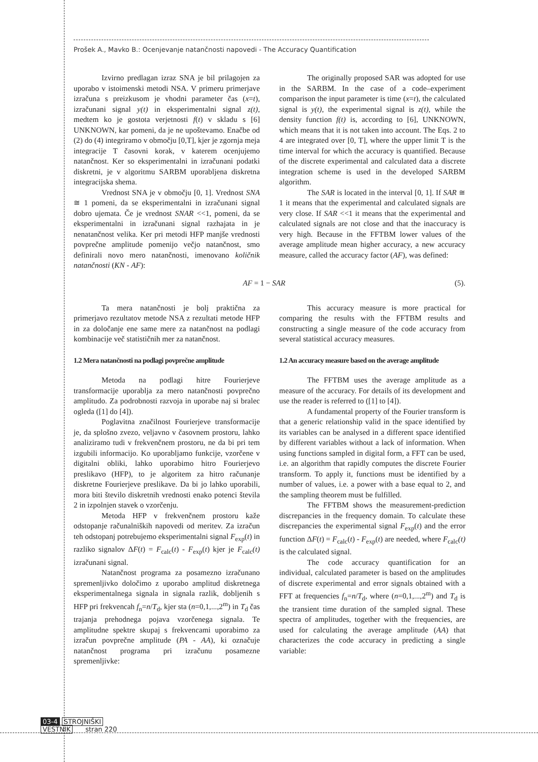Prošek A., Mavko B.: Ocenjevanje natančnosti napovedi - The Accuracy Quantification
Izvirno predlagan izraz SNA je bil prilagojen za uporabo v istoimenski metodi NSA. V primeru primerjave izračuna s preizkusom je vhodni parameter čas (x=t), izračunani signal y(t) in eksperimentalni signal z(t), medtem ko je gostota verjetnosti f(t) v skladu s [6] UNKNOWN, kar pomeni, da je ne upoštevamo. Enačbe od (2) do (4) integriramo v območju [0,T], kjer je zgornja meja integracije T časovni korak, v katerem ocenjujemo natančnost. Ker so eksperimentalni in izračunani podatki diskretni, je v algoritmu SARBM uporabljena diskretna integracijska shema.
Vrednost SNA je v območju [0, 1]. Vrednost SNA ≅ 1 pomeni, da se eksperimentalni in izračunani signal dobro ujemata. Če je vrednost SNAR <<1, pomeni, da se eksperimentalni in izračunani signal razhajata in je nenatančnost velika. Ker pri metodi HFP manjše vrednosti povprečne amplitude pomenijo večjo natančnost, smo definirali novo mero natančnosti, imenovano količnik natančnosti (KN - AF):
The originally proposed SAR was adopted for use in the SARBM. In the case of a code–experiment comparison the input parameter is time (x=t), the calculated signal is y(t), the experimental signal is z(t), while the density function f(t) is, according to [6], UNKNOWN, which means that it is not taken into account. The Eqs. 2 to 4 are integrated over [0, T], where the upper limit T is the time interval for which the accuracy is quantified. Because of the discrete experimental and calculated data a discrete integration scheme is used in the developed SARBM algorithm.
The SAR is located in the interval [0, 1]. If SAR ≅ 1 it means that the experimental and calculated signals are very close. If SAR <<1 it means that the experimental and calculated signals are not close and that the inaccuracy is very high. Because in the FFTBM lower values of the average amplitude mean higher accuracy, a new accuracy measure, called the accuracy factor (AF), was defined:
AF = 1 − SAR (5).
Ta mera natančnosti je bolj praktična za primerjavo rezultatov metode NSA z rezultati metode HFP in za določanje ene same mere za natančnost na podlagi kombinacije več statističnih mer za natančnost.
1.2 Mera natančnosti na podlagi povprečne amplitude
Metoda na podlagi hitre Fourierjeve transformacije uporablja za mero natančnosti povprečno amplitudo. Za podrobnosti razvoja in uporabe naj si bralec ogleda ([1] do [4]).
Poglavitna značilnost Fourierjeve transformacije je, da splošno zvezo, veljavno v časovnem prostoru, lahko analiziramo tudi v frekvenčnem prostoru, ne da bi pri tem izgubili informacijo. Ko uporabljamo funkcije, vzorčene v digitalni obliki, lahko uporabimo hitro Fourierjevo preslikavo (HFP), to je algoritem za hitro računanje diskretne Fourierjeve preslikave. Da bi jo lahko uporabili, mora biti število diskretnih vrednosti enako potenci števila 2 in izpolnjen stavek o vzorčenju.
Metoda HFP v frekvenčnem prostoru kaže odstopanje računalniških napovedi od meritev. Za izračun teh odstopanj potrebujemo eksperimentalni signal F<sub>exp</sub>(t) in razliko signalov ΔF(t) = F<sub>calc</sub>(t) - F<sub>exp</sub>(t) kjer je F<sub>calc</sub>(t) izračunani signal.
Natančnost programa za posamezno izračunano spremenljivko določimo z uporabo amplitud diskretnega eksperimentalnega signala in signala razlik, dobljenih s HFP pri frekvencah f<sub>n</sub>=n/T<sub>d</sub>, kjer sta (n=0,1,...,2<sup>m</sup>) in T<sub>d</sub> čas trajanja prehodnega pojava vzorčenega signala. Te amplitudne spektre skupaj s frekvencami uporabimo za izračun povprečne amplitude (PA - AA), ki označuje natančnost programa pri izračunu posamezne spremenljivke:
This accuracy measure is more practical for comparing the results with the FFTBM results and constructing a single measure of the code accuracy from several statistical accuracy measures.
1.2 An accuracy measure based on the average amplitude
The FFTBM uses the average amplitude as a measure of the accuracy. For details of its development and use the reader is referred to ([1] to [4]).
A fundamental property of the Fourier transform is that a generic relationship valid in the space identified by its variables can be analysed in a different space identified by different variables without a lack of information. When using functions sampled in digital form, a FFT can be used, i.e. an algorithm that rapidly computes the discrete Fourier transform. To apply it, functions must be identified by a number of values, i.e. a power with a base equal to 2, and the sampling theorem must be fulfilled.
The FFTBM shows the measurement-prediction discrepancies in the frequency domain. To calculate these discrepancies the experimental signal F<sub>exp</sub>(t) and the error function ΔF(t) = F<sub>calc</sub>(t) - F<sub>exp</sub>(t) are needed, where F<sub>calc</sub>(t) is the calculated signal.
The code accuracy quantification for an individual, calculated parameter is based on the amplitudes of discrete experimental and error signals obtained with a FFT at frequencies f<sub>n</sub>=n/T<sub>d</sub>, where (n=0,1,...,2<sup>m</sup>) and T<sub>d</sub> is the transient time duration of the sampled signal. These spectra of amplitudes, together with the frequencies, are used for calculating the average amplitude (AA) that characterizes the code accuracy in predicting a single variable:
03-4 STROJNIŠKI
VESTNIK stran 220